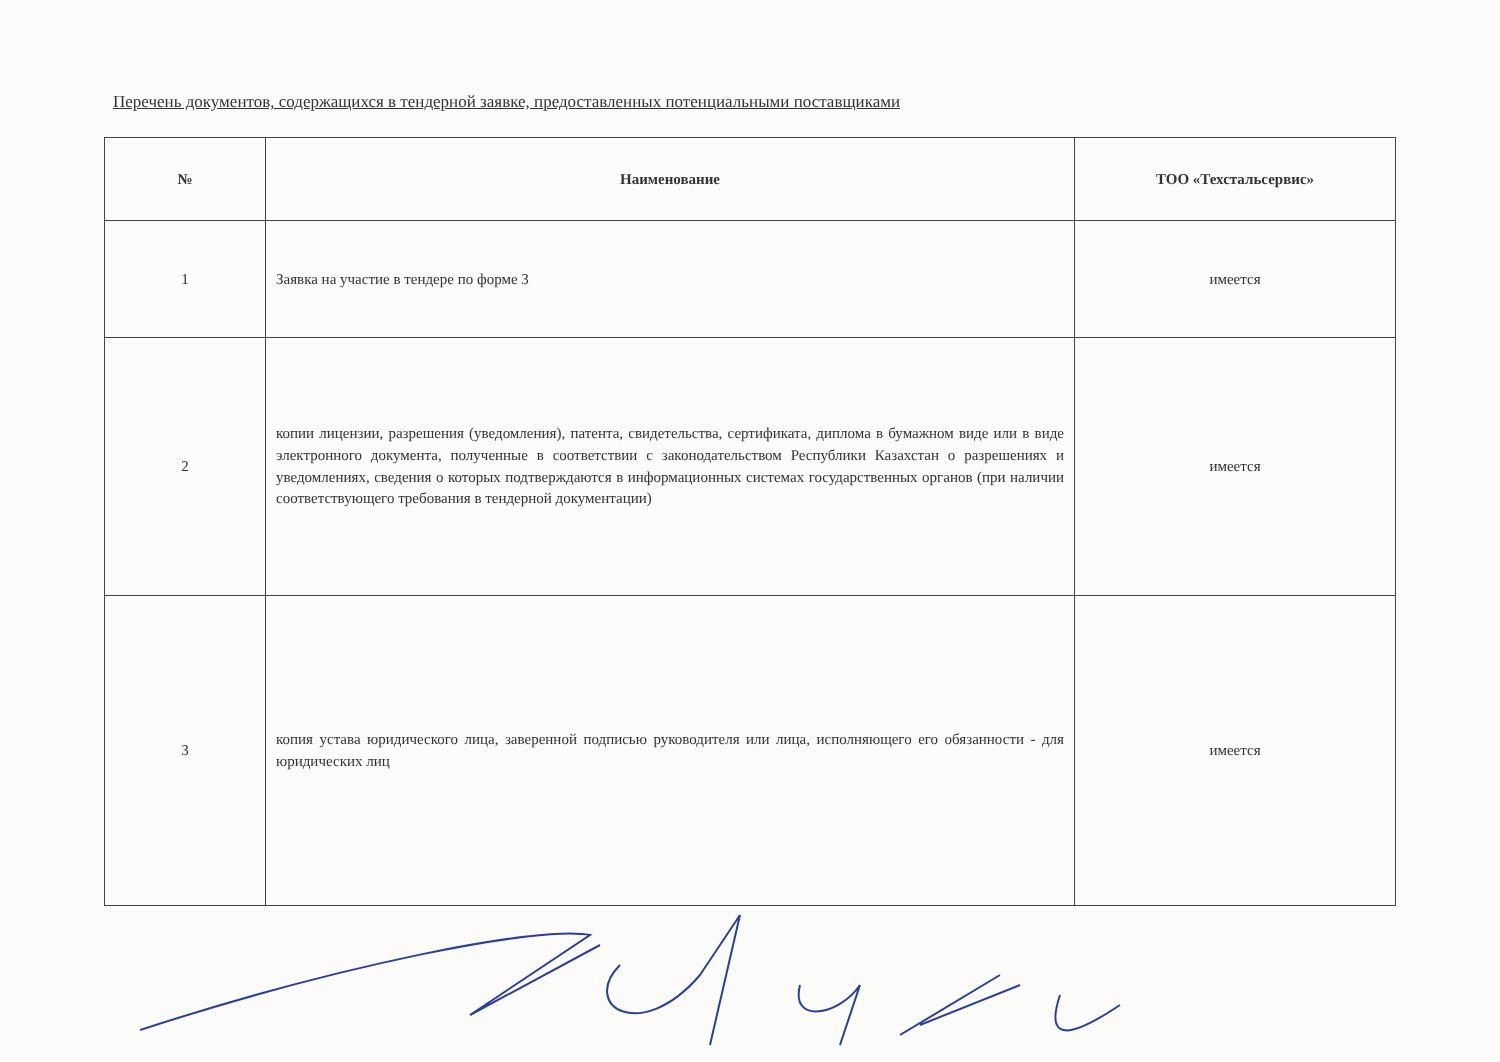Перечень документов, содержащихся в тендерной заявке, предоставленных потенциальными поставщиками
| № | Наименование | ТОО «Техстальсервис» |
| --- | --- | --- |
| 1 | Заявка на участие в тендере по форме 3 | имеется |
| 2 | копии лицензии, разрешения (уведомления), патента, свидетельства, сертификата, диплома в бумажном виде или в виде электронного документа, полученные в соответствии с законодательством Республики Казахстан о разрешениях и уведомлениях, сведения о которых подтверждаются в информационных системах государственных органов (при наличии соответствующего требования в тендерной документации) | имеется |
| 3 | копия устава юридического лица, заверенной подписью руководителя или лица, исполняющего его обязанности - для юридических лиц | имеется |